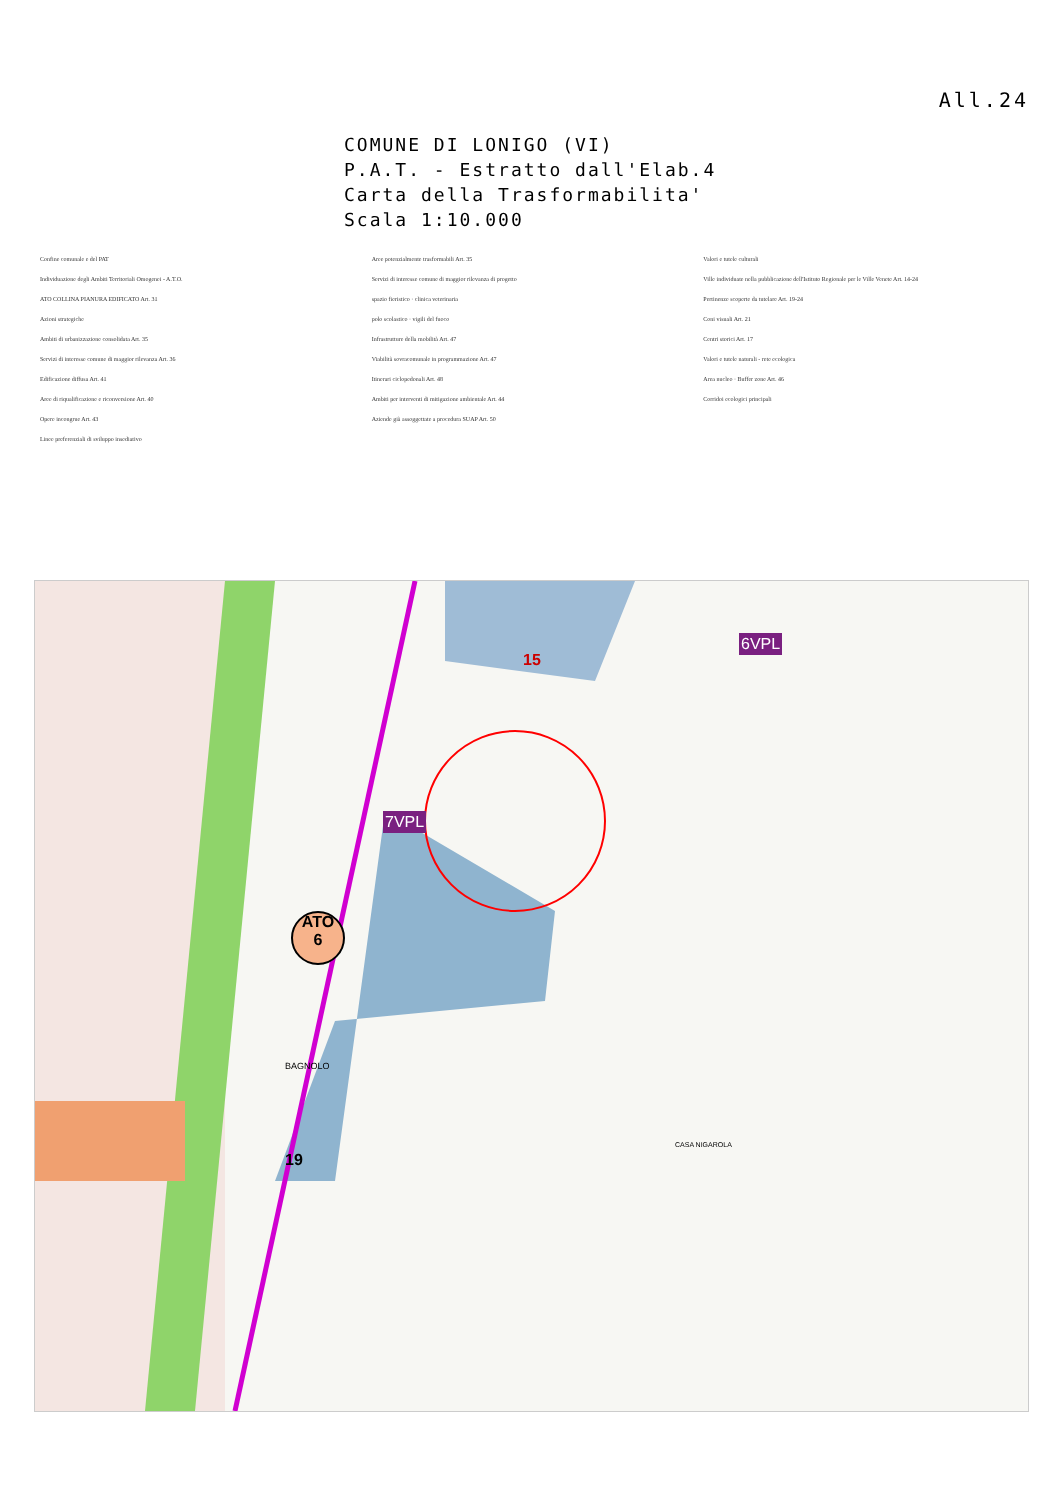All.24
COMUNE DI LONIGO (VI)
P.A.T. - Estratto dall'Elab.4
Carta della Trasformabilita'
Scala 1:10.000
Confine comunale e del PAT
Individuazione degli Ambiti Territoriali Omogenei - A.T.O.
ATO COLLINA PIANURA EDIFICATO Art. 31
Azioni strategiche
Ambiti di urbanizzazione consolidata Art. 35
Servizi di interesse comune di maggior rilevanza Art. 36
Edificazione diffusa Art. 41
Aree di riqualificazione e riconversione Art. 40
Opere incongrue Art. 43
Linee preferenziali di sviluppo insediativo
Aree potenzialmente trasformabili Art. 35
Servizi di interesse comune di maggior rilevanza di progetto
spazio fieristico · clinica veterinaria
polo scolastico · vigili del fuoco
Infrastrutture della mobilità Art. 47
Viabilità sovracomunale in programmazione Art. 47
Itinerari ciclopedonali Art. 48
Ambiti per interventi di mitigazione ambientale Art. 44
Aziende già assoggettate a procedura SUAP Art. 50
Valori e tutele culturali
Ville individuate nella pubblicazione dell'Istituto Regionale per le Ville Venete Art. 14-24
Pertinenze scoperte da tutelare Art. 19-24
Coni visuali Art. 21
Centri storici Art. 17
Valori e tutele naturali - rete ecologica
Area nucleo · Buffer zone Art. 46
Corridoi ecologici principali
6VPL
7VPL
15
ATO
6
19
BAGNOLO
CASA NIGAROLA